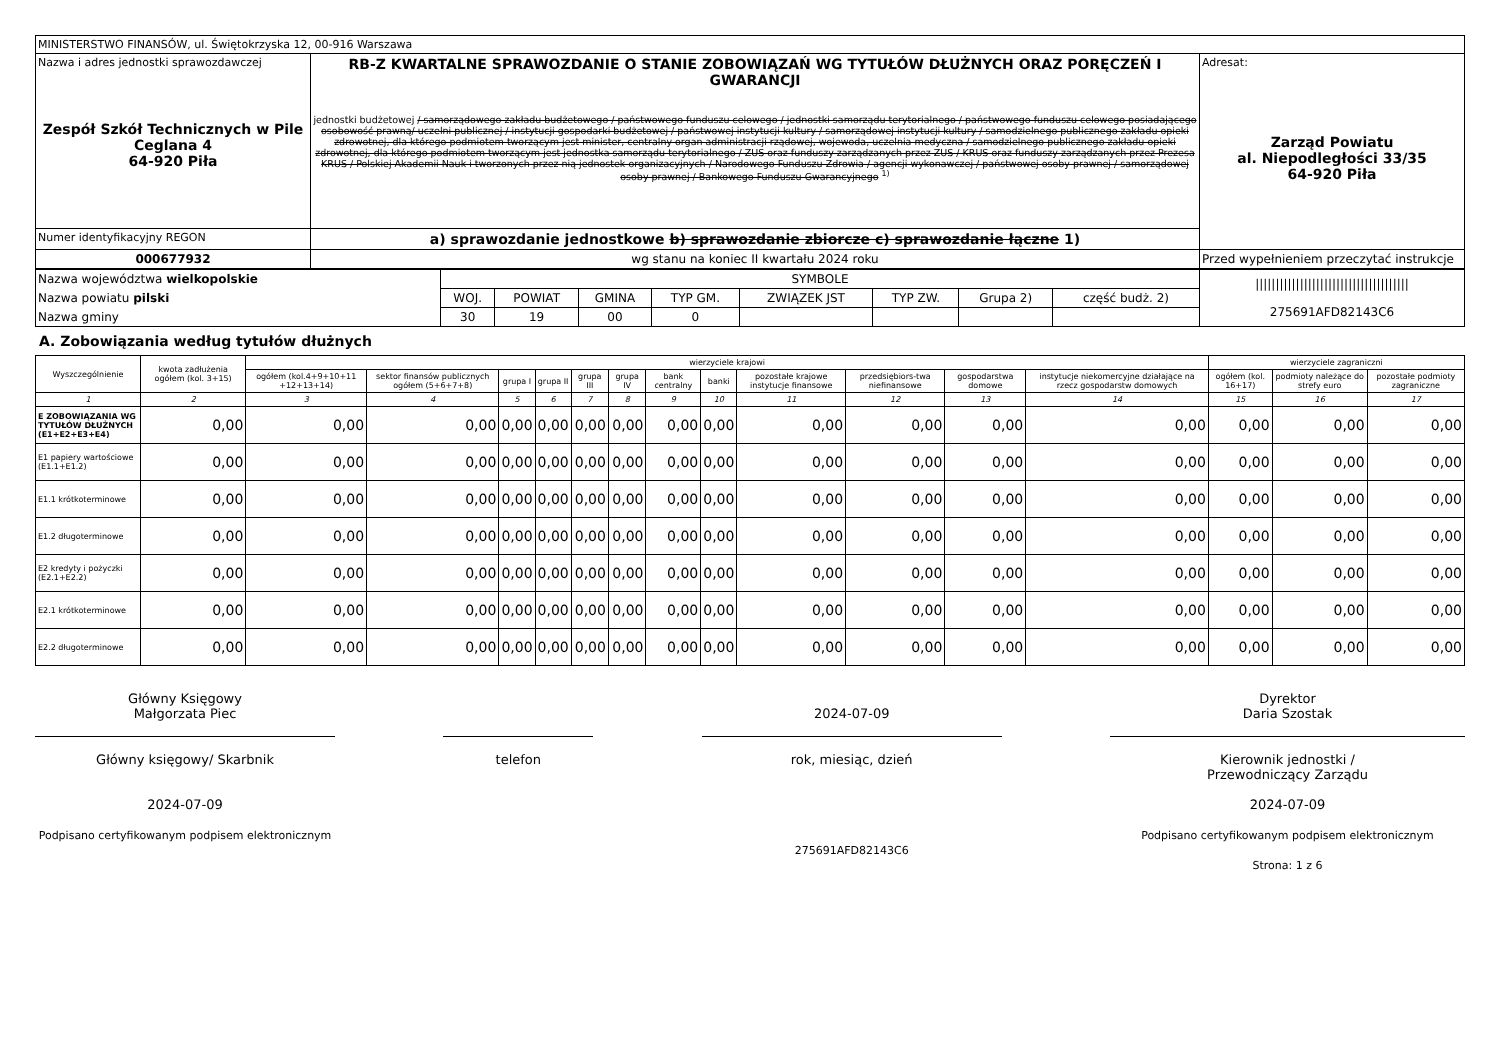| MINISTERSTWO FINANSÓW, ul. Świętokrzyska 12, 00-916 Warszawa | | |
| Nazwa i adres jednostki sprawozdawczej Zespół Szkół Technicznych w Pile Ceglana 4 64-920 Piła | RB-Z KWARTALNE SPRAWOZDANIE O STANIE ZOBOWIĄZAŃ WG TYTUŁÓW DŁUŻNYCH ORAZ PORĘCZEŃ I GWARANCJI jednostki budżetowej / samorządowego zakładu budżetowego / państwowego funduszu celowego / jednostki samorządu terytorialnego / państwowego funduszu celowego posiadającego osobowość prawną/ uczelni publicznej / instytucji gospodarki budżetowej / państwowej instytucji kultury / samorządowej instytucji kultury / samodzielnego publicznego zakładu opieki zdrowotnej, dla którego podmiotem tworzącym jest minister, centralny organ administracji rządowej, wojewoda, uczelnia medyczna / samodzielnego publicznego zakładu opieki zdrowotnej, dla którego podmiotem tworzącym jest jednostka samorządu terytorialnego / ZUS oraz funduszy zarządzanych przez ZUS / KRUS oraz funduszy zarządzanych przez Prezesa KRUS / Polskiej Akademii Nauk i tworzonych przez nią jednostek organizacyjnych / Narodowego Funduszu Zdrowia / agencji wykonawczej / państwowej osoby prawnej / samorządowej osoby prawnej / Bankowego Funduszu Gwarancyjnego <sup>1)</sup> | Adresat: Zarząd Powiatu al. Niepodległości 33/35 64-920 Piła |
| Numer identyfikacyjny REGON | a) sprawozdanie jednostkowe b) sprawozdanie zbiorcze c) sprawozdanie łączne 1) | |
| 000677932 | wg stanu na koniec II kwartału 2024 roku | Przed wypełnieniem przeczytać instrukcje |
| Nazwa województwa wielkopolskie | SYMBOLE | | | | | | | | ////////////////////////////////////// 275691AFD82143C6 |
| Nazwa powiatu pilski | WOJ. | POWIAT | GMINA | TYP GM. | ZWIĄZEK JST | TYP ZW. | Grupa 2) | część budż. 2) | |
| Nazwa gminy | 30 | 19 | 00 | 0 | | | | | |
A. Zobowiązania według tytułów dłużnych
| Wyszczególnienie | kwota zadłużenia ogółem (kol. 3+15) | wierzyciele krajowi | | | | | | | | | | | | wierzyciele zagraniczni | | |
| --- | --- | --- | --- | --- | --- | --- | --- | --- | --- | --- | --- | --- | --- | --- | --- | --- |
| | | ogółem (kol.4+9+10+11 +12+13+14) | sektor finansów publicznych ogółem (5+6+7+8) | grupa I | grupa II | grupa III | grupa IV | bank centralny | banki | pozostałe krajowe instytucje finansowe | przedsiębiors-twa niefinansowe | gospodarstwa domowe | instytucje niekomercyjne działające na rzecz gospodarstw domowych | ogółem (kol. 16+17) | podmioty należące do strefy euro | pozostałe podmioty zagraniczne |
| 1 | 2 | 3 | 4 | 5 | 6 | 7 | 8 | 9 | 10 | 11 | 12 | 13 | 14 | 15 | 16 | 17 |
| E ZOBOWIĄZANIA WG TYTUŁÓW DŁUŻNYCH (E1+E2+E3+E4) | 0,00 | 0,00 | 0,00 | 0,00 | 0,00 | 0,00 | 0,00 | 0,00 | 0,00 | 0,00 | 0,00 | 0,00 | 0,00 | 0,00 | 0,00 | 0,00 |
| E1 papiery wartościowe (E1.1+E1.2) | 0,00 | 0,00 | 0,00 | 0,00 | 0,00 | 0,00 | 0,00 | 0,00 | 0,00 | 0,00 | 0,00 | 0,00 | 0,00 | 0,00 | 0,00 | 0,00 |
| E1.1 krótkoterminowe | 0,00 | 0,00 | 0,00 | 0,00 | 0,00 | 0,00 | 0,00 | 0,00 | 0,00 | 0,00 | 0,00 | 0,00 | 0,00 | 0,00 | 0,00 | 0,00 |
| E1.2 długoterminowe | 0,00 | 0,00 | 0,00 | 0,00 | 0,00 | 0,00 | 0,00 | 0,00 | 0,00 | 0,00 | 0,00 | 0,00 | 0,00 | 0,00 | 0,00 | 0,00 |
| E2 kredyty i pożyczki (E2.1+E2.2) | 0,00 | 0,00 | 0,00 | 0,00 | 0,00 | 0,00 | 0,00 | 0,00 | 0,00 | 0,00 | 0,00 | 0,00 | 0,00 | 0,00 | 0,00 | 0,00 |
| E2.1 krótkoterminowe | 0,00 | 0,00 | 0,00 | 0,00 | 0,00 | 0,00 | 0,00 | 0,00 | 0,00 | 0,00 | 0,00 | 0,00 | 0,00 | 0,00 | 0,00 | 0,00 |
| E2.2 długoterminowe | 0,00 | 0,00 | 0,00 | 0,00 | 0,00 | 0,00 | 0,00 | 0,00 | 0,00 | 0,00 | 0,00 | 0,00 | 0,00 | 0,00 | 0,00 | 0,00 |
Główny Księgowy
Małgorzata Piec
Główny księgowy/ Skarbnik
2024-07-09
Podpisano certyfikowanym podpisem elektronicznym
telefon
2024-07-09
rok, miesiąc, dzień
275691AFD82143C6
Dyrektor
Daria Szostak
Kierownik jednostki /
Przewodniczący Zarządu
2024-07-09
Podpisano certyfikowanym podpisem elektronicznym
Strona: 1 z 6